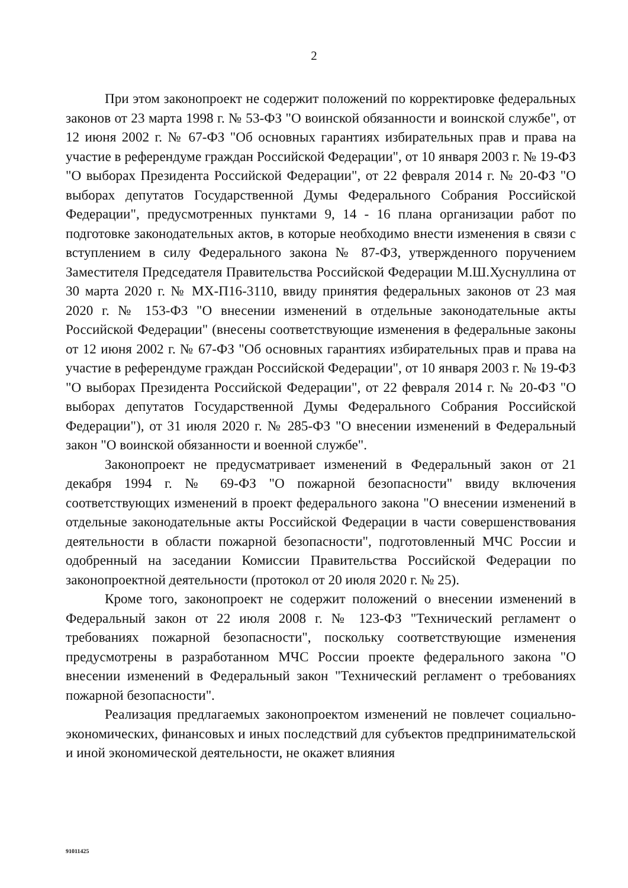2
При этом законопроект не содержит положений по корректировке федеральных законов от 23 марта 1998 г. № 53-ФЗ "О воинской обязанности и воинской службе", от 12 июня 2002 г. № 67-ФЗ "Об основных гарантиях избирательных прав и права на участие в референдуме граждан Российской Федерации", от 10 января 2003 г. № 19-ФЗ "О выборах Президента Российской Федерации", от 22 февраля 2014 г. № 20-ФЗ "О выборах депутатов Государственной Думы Федерального Собрания Российской Федерации", предусмотренных пунктами 9, 14 - 16 плана организации работ по подготовке законодательных актов, в которые необходимо внести изменения в связи с вступлением в силу Федерального закона № 87-ФЗ, утвержденного поручением Заместителя Председателя Правительства Российской Федерации М.Ш.Хуснуллина от 30 марта 2020 г. № МХ-П16-3110, ввиду принятия федеральных законов от 23 мая 2020 г. № 153-ФЗ "О внесении изменений в отдельные законодательные акты Российской Федерации" (внесены соответствующие изменения в федеральные законы от 12 июня 2002 г. № 67-ФЗ "Об основных гарантиях избирательных прав и права на участие в референдуме граждан Российской Федерации", от 10 января 2003 г. № 19-ФЗ "О выборах Президента Российской Федерации", от 22 февраля 2014 г. № 20-ФЗ "О выборах депутатов Государственной Думы Федерального Собрания Российской Федерации"), от 31 июля 2020 г. № 285-ФЗ "О внесении изменений в Федеральный закон "О воинской обязанности и военной службе".
Законопроект не предусматривает изменений в Федеральный закон от 21 декабря 1994 г. № 69-ФЗ "О пожарной безопасности" ввиду включения соответствующих изменений в проект федерального закона "О внесении изменений в отдельные законодательные акты Российской Федерации в части совершенствования деятельности в области пожарной безопасности", подготовленный МЧС России и одобренный на заседании Комиссии Правительства Российской Федерации по законопроектной деятельности (протокол от 20 июля 2020 г. № 25).
Кроме того, законопроект не содержит положений о внесении изменений в Федеральный закон от 22 июля 2008 г. № 123-ФЗ "Технический регламент о требованиях пожарной безопасности", поскольку соответствующие изменения предусмотрены в разработанном МЧС России проекте федерального закона "О внесении изменений в Федеральный закон "Технический регламент о требованиях пожарной безопасности".
Реализация предлагаемых законопроектом изменений не повлечет социально-экономических, финансовых и иных последствий для субъектов предпринимательской и иной экономической деятельности, не окажет влияния
91011425